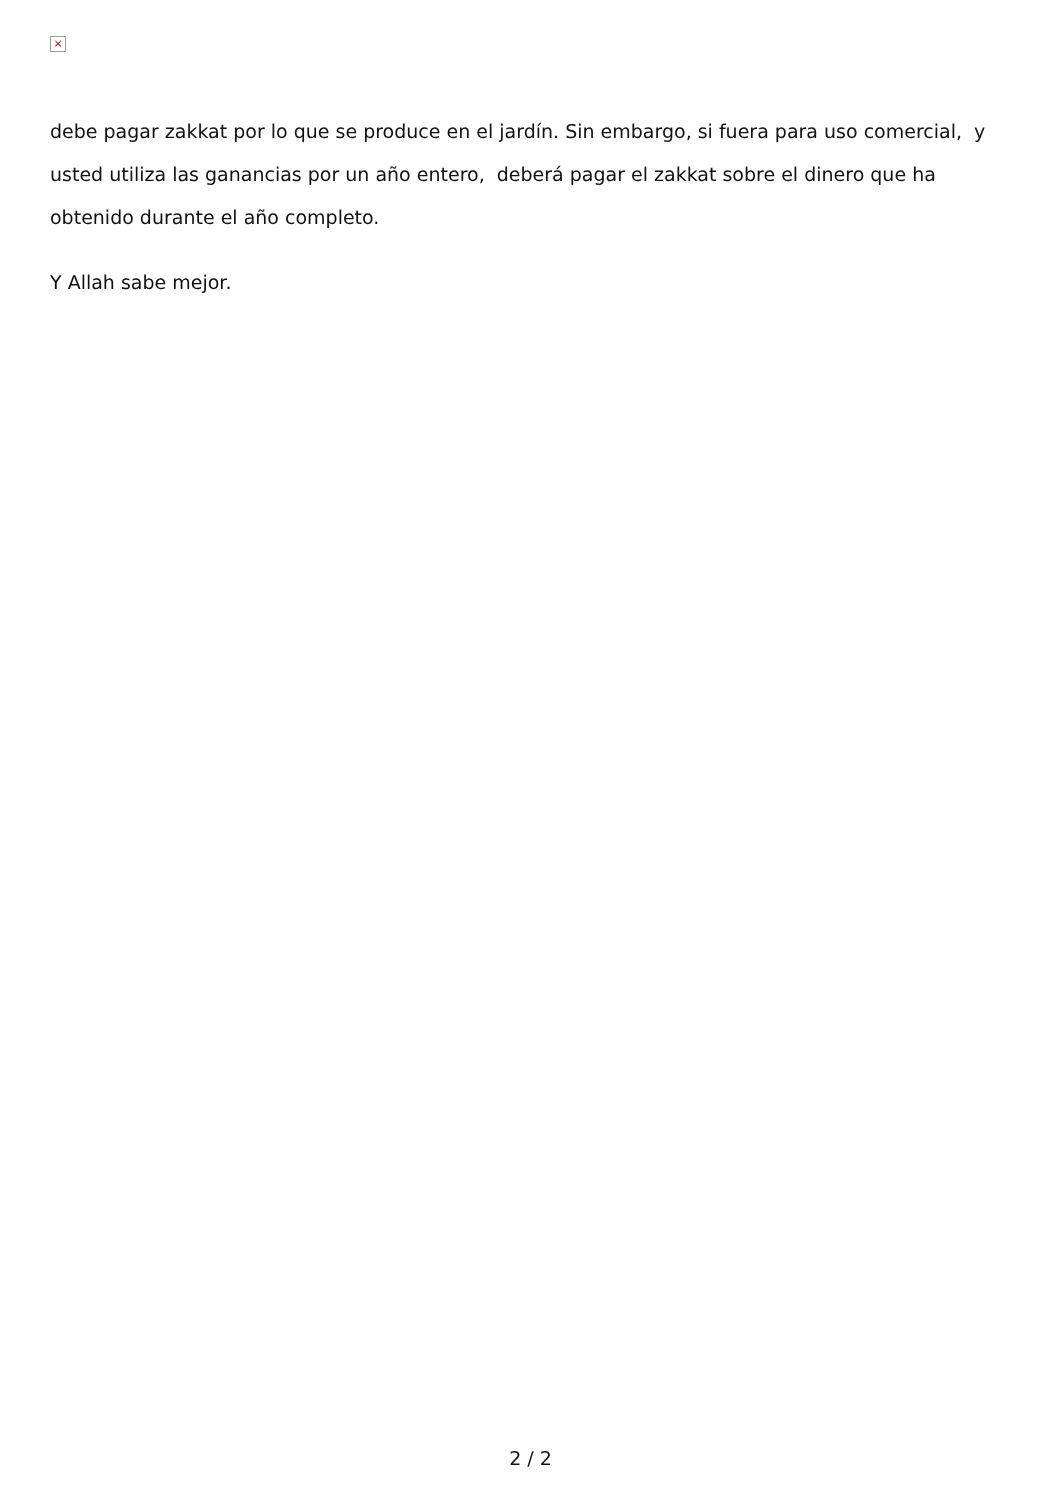×
debe pagar zakkat por lo que se produce en el jardín. Sin embargo, si fuera para uso comercial, y usted utiliza las ganancias por un año entero, deberá pagar el zakkat sobre el dinero que ha obtenido durante el año completo.
Y Allah sabe mejor.
2 / 2